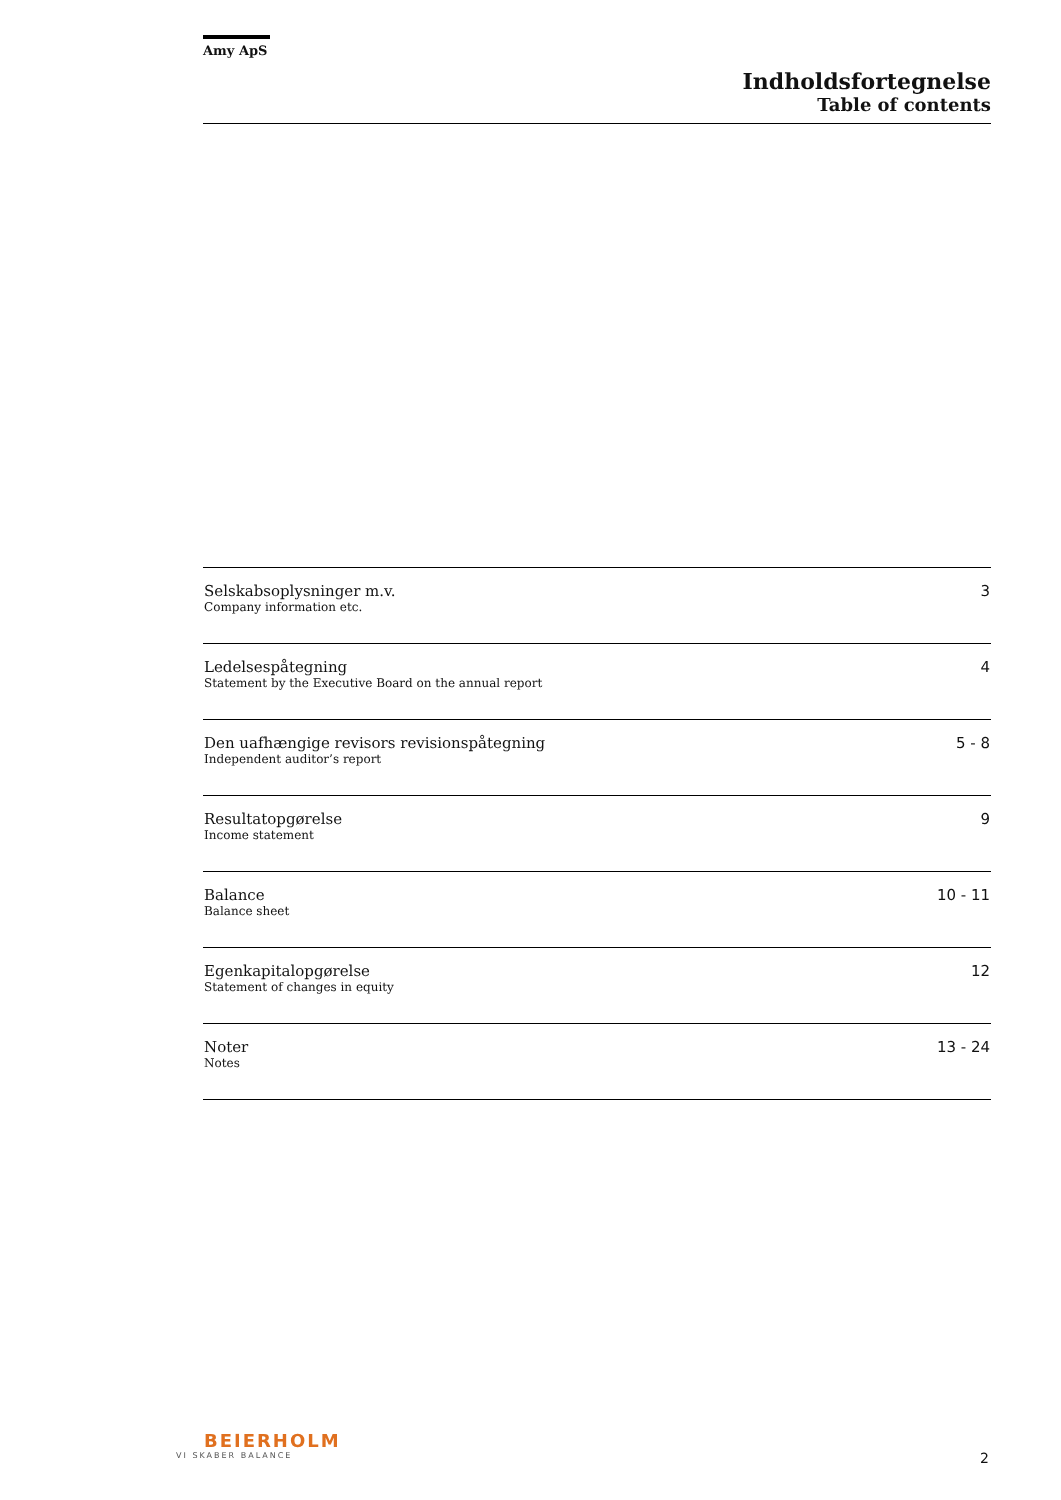Amy ApS
Indholdsfortegnelse
Table of contents
| Selskabsoplysninger m.v. Company information etc. | 3 |
| Ledelsespåtegning Statement by the Executive Board on the annual report | 4 |
| Den uafhængige revisors revisionspåtegning Independent auditor’s report | 5 - 8 |
| Resultatopgørelse Income statement | 9 |
| Balance Balance sheet | 10 - 11 |
| Egenkapitalopgørelse Statement of changes in equity | 12 |
| Noter Notes | 13 - 24 |
BEIERHOLM
VI SKABER BALANCE
2